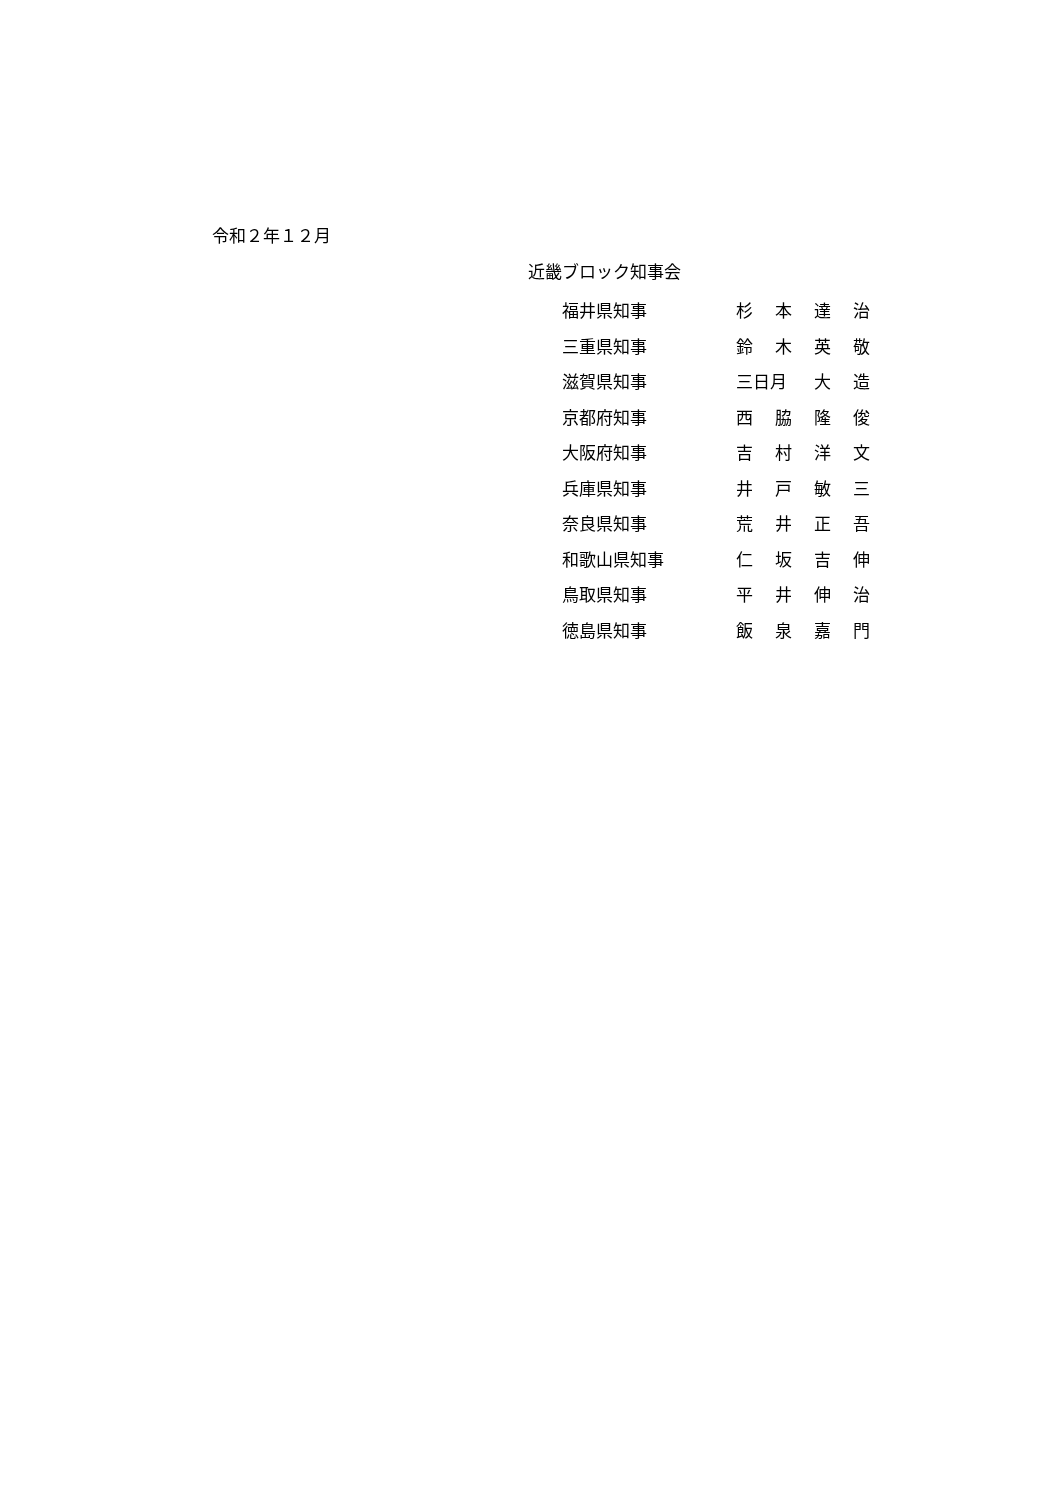令和２年１２月
近畿ブロック知事会
| 福井県知事 | 杉 | 本 | 達 | 治 |
| 三重県知事 | 鈴 | 木 | 英 | 敬 |
| 滋賀県知事 | 三日月 | | 大 | 造 |
| 京都府知事 | 西 | 脇 | 隆 | 俊 |
| 大阪府知事 | 吉 | 村 | 洋 | 文 |
| 兵庫県知事 | 井 | 戸 | 敏 | 三 |
| 奈良県知事 | 荒 | 井 | 正 | 吾 |
| 和歌山県知事 | 仁 | 坂 | 吉 | 伸 |
| 鳥取県知事 | 平 | 井 | 伸 | 治 |
| 徳島県知事 | 飯 | 泉 | 嘉 | 門 |